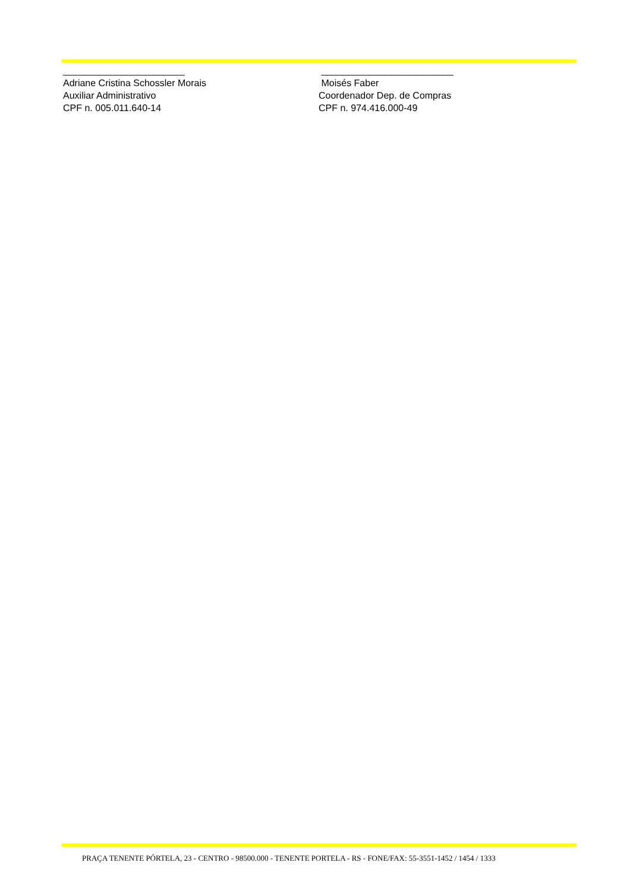_______________________
Adriane Cristina Schossler Morais
Auxiliar Administrativo
CPF n. 005.011.640-14
_________________________
Moisés Faber
Coordenador Dep. de Compras
CPF n. 974.416.000-49
PRAÇA TENENTE PÓRTELA, 23 - CENTRO - 98500.000 - TENENTE PORTELA - RS - FONE/FAX: 55-3551-1452 / 1454 / 1333